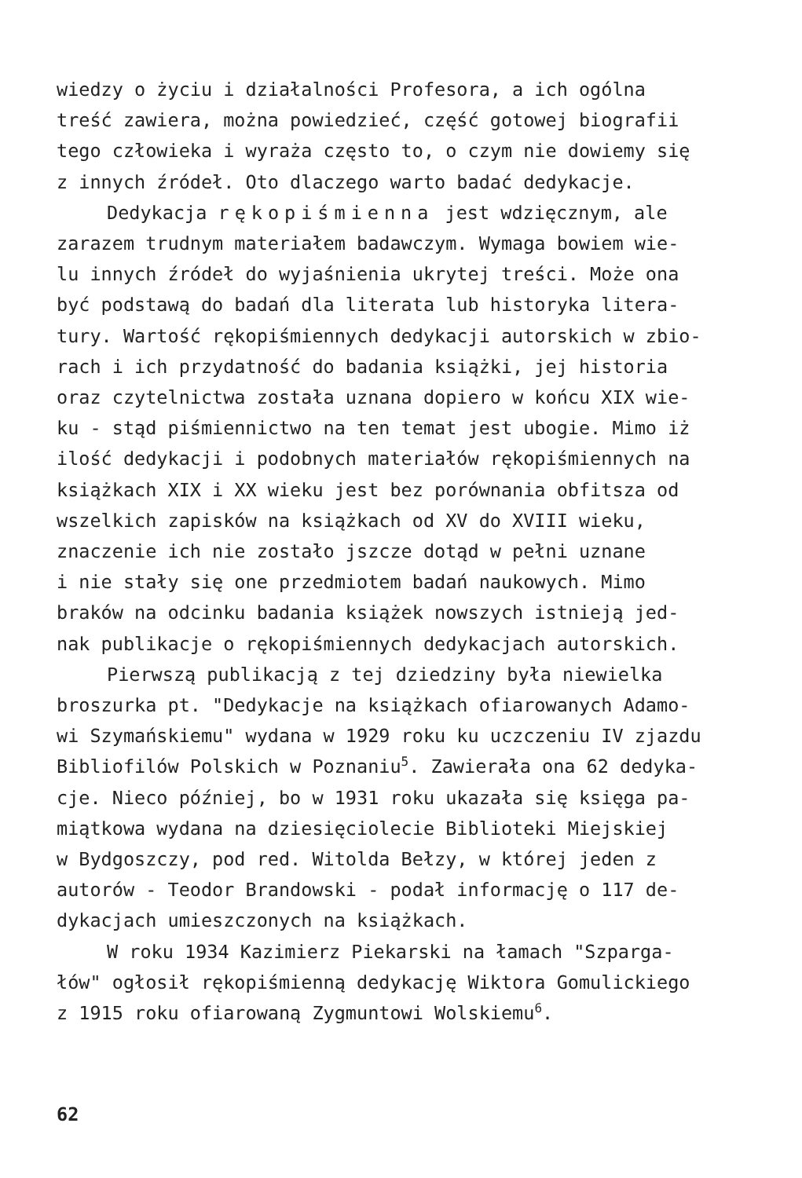wiedzy o życiu i działalności Profesora, a ich ogólna treść zawiera, można powiedzieć, część gotowej biografii tego człowieka i wyraża często to, o czym nie dowiemy się z innych źródeł. Oto dlaczego warto badać dedykacje.
Dedykacja rękopiśmienna jest wdzięcznym, ale zarazem trudnym materiałem badawczym. Wymaga bowiem wie- lu innych źródeł do wyjaśnienia ukrytej treści. Może ona być podstawą do badań dla literata lub historyka litera- tury. Wartość rękopiśmiennych dedykacji autorskich w zbio- rach i ich przydatność do badania książki, jej historia oraz czytelnictwa została uznana dopiero w końcu XIX wie- ku - stąd piśmiennictwo na ten temat jest ubogie. Mimo iż ilość dedykacji i podobnych materiałów rękopiśmiennych na książkach XIX i XX wieku jest bez porównania obfitsza od wszelkich zapisków na książkach od XV do XVIII wieku, znaczenie ich nie zostało jszcze dotąd w pełni uznane i nie stały się one przedmiotem badań naukowych. Mimo braków na odcinku badania książek nowszych istnieją jed- nak publikacje o rękopiśmiennych dedykacjach autorskich.
Pierwszą publikacją z tej dziedziny była niewielka broszurka pt. "Dedykacje na książkach ofiarowanych Adamo- wi Szymańskiemu" wydana w 1929 roku ku uczczeniu IV zjazdu Bibliofilów Polskich w Poznaniu<sup>5</sup>. Zawierała ona 62 dedyka- cje. Nieco później, bo w 1931 roku ukazała się księga pa- miątkowa wydana na dziesięciolecie Biblioteki Miejskiej w Bydgoszczy, pod red. Witolda Bełzy, w której jeden z autorów - Teodor Brandowski - podał informację o 117 de- dykacjach umieszczonych na książkach.
W roku 1934 Kazimierz Piekarski na łamach "Szparga- łów" ogłosił rękopiśmienną dedykację Wiktora Gomulickiego z 1915 roku ofiarowaną Zygmuntowi Wolskiemu<sup>6</sup>.
62